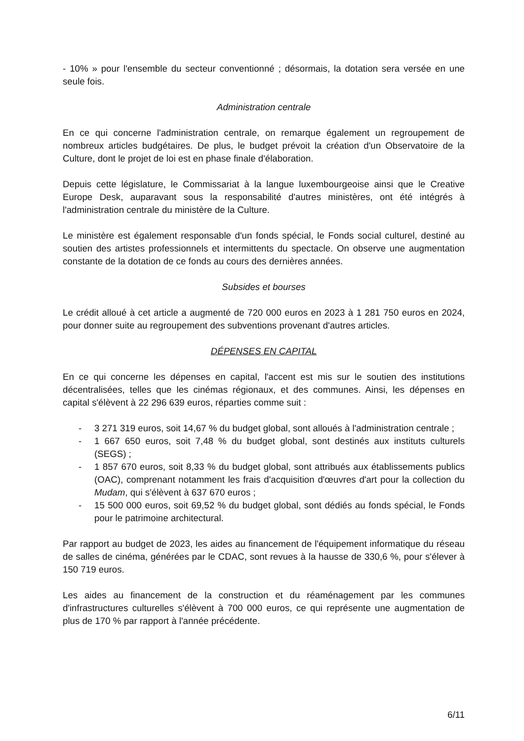- 10% » pour l'ensemble du secteur conventionné ; désormais, la dotation sera versée en une seule fois.
Administration centrale
En ce qui concerne l'administration centrale, on remarque également un regroupement de nombreux articles budgétaires. De plus, le budget prévoit la création d'un Observatoire de la Culture, dont le projet de loi est en phase finale d'élaboration.
Depuis cette législature, le Commissariat à la langue luxembourgeoise ainsi que le Creative Europe Desk, auparavant sous la responsabilité d'autres ministères, ont été intégrés à l'administration centrale du ministère de la Culture.
Le ministère est également responsable d'un fonds spécial, le Fonds social culturel, destiné au soutien des artistes professionnels et intermittents du spectacle. On observe une augmentation constante de la dotation de ce fonds au cours des dernières années.
Subsides et bourses
Le crédit alloué à cet article a augmenté de 720 000 euros en 2023 à 1 281 750 euros en 2024, pour donner suite au regroupement des subventions provenant d'autres articles.
DÉPENSES EN CAPITAL
En ce qui concerne les dépenses en capital, l'accent est mis sur le soutien des institutions décentralisées, telles que les cinémas régionaux, et des communes. Ainsi, les dépenses en capital s'élèvent à 22 296 639 euros, réparties comme suit :
- 3 271 319 euros, soit 14,67 % du budget global, sont alloués à l'administration centrale ;
- 1 667 650 euros, soit 7,48 % du budget global, sont destinés aux instituts culturels (SEGS) ;
- 1 857 670 euros, soit 8,33 % du budget global, sont attribués aux établissements publics (OAC), comprenant notamment les frais d'acquisition d'œuvres d'art pour la collection du Mudam, qui s'élèvent à 637 670 euros ;
- 15 500 000 euros, soit 69,52 % du budget global, sont dédiés au fonds spécial, le Fonds pour le patrimoine architectural.
Par rapport au budget de 2023, les aides au financement de l'équipement informatique du réseau de salles de cinéma, générées par le CDAC, sont revues à la hausse de 330,6 %, pour s'élever à 150 719 euros.
Les aides au financement de la construction et du réaménagement par les communes d'infrastructures culturelles s'élèvent à 700 000 euros, ce qui représente une augmentation de plus de 170 % par rapport à l'année précédente.
6/11